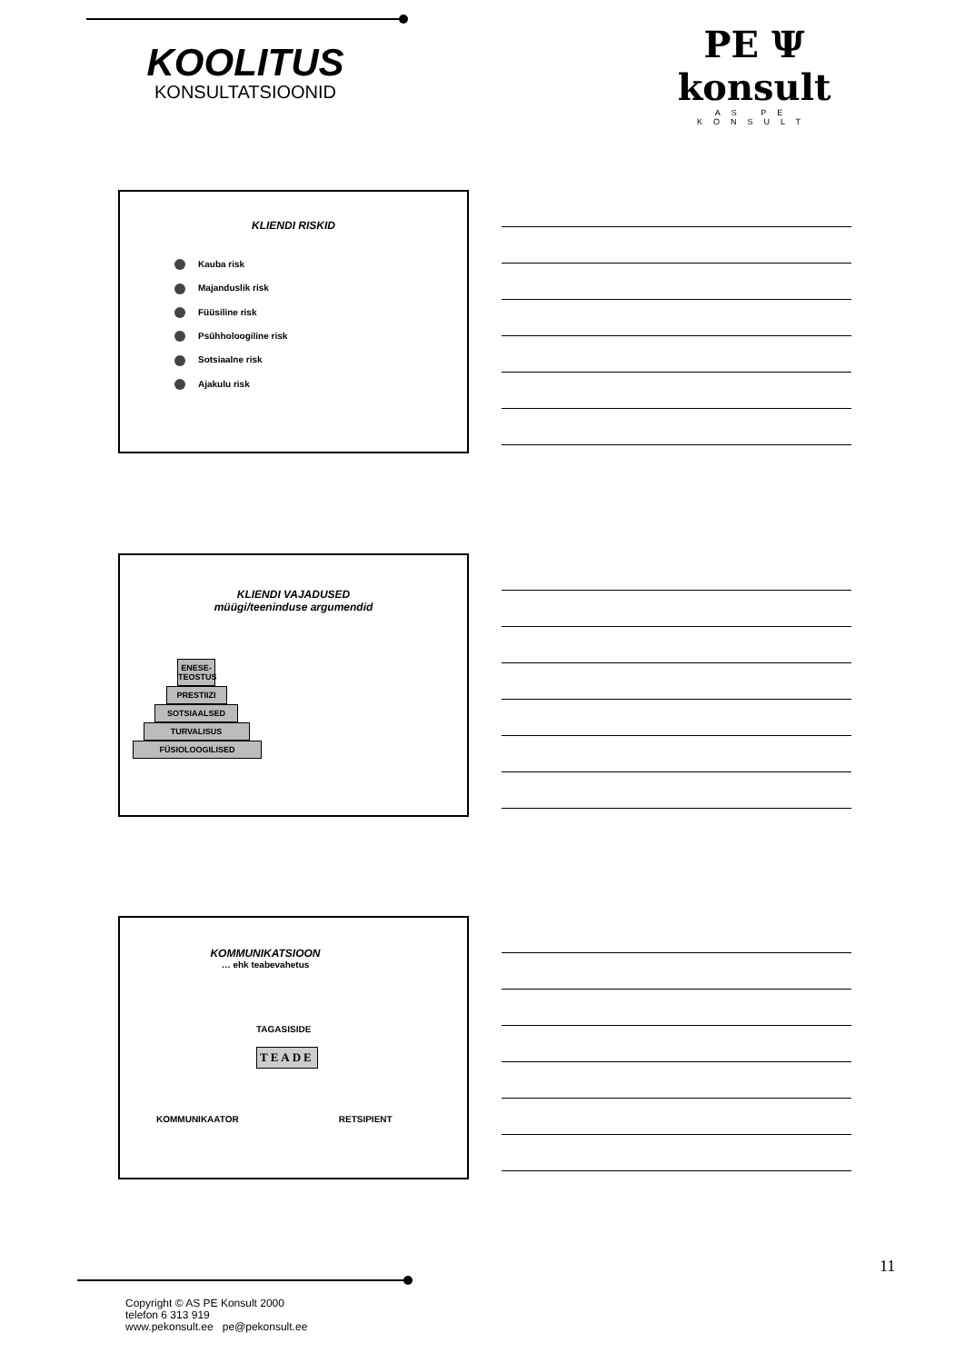KOOLITUS
KONSULTATSIOONID
PE Ψ konsult
AS PE KONSULT
KLIENDI RISKID
Kauba risk
Majanduslik risk
Füüsiline risk
Psühholoogiline risk
Sotsiaalne risk
Ajakulu risk
KLIENDI VAJADUSED
müügi/teeninduse argumendid
ENESE-TEOSTUS
PRESTIIZI
SOTSIAALSED
TURVALISUS
FÜSIOLOOGILISED
KOMMUNIKATSIOON
… ehk teabevahetus
TAGASISIDE
TEADE
KOMMUNIKAATOR RETSIPIENT
11
Copyright © AS PE Konsult 2000
telefon 6 313 919
www.pekonsult.ee pe@pekonsult.ee